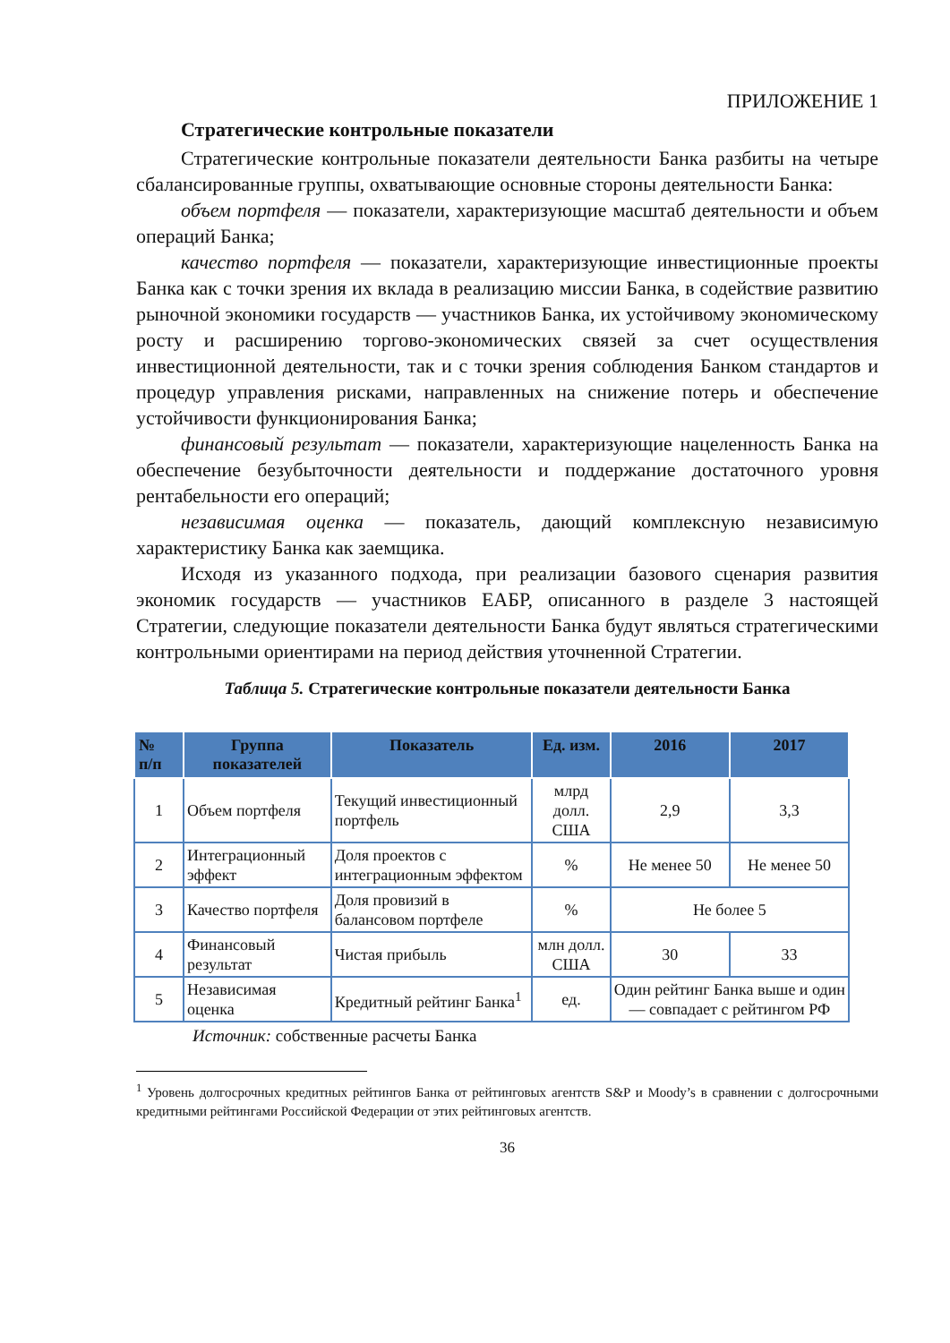ПРИЛОЖЕНИЕ 1
Стратегические контрольные показатели
Стратегические контрольные показатели деятельности Банка разбиты на четыре сбалансированные группы, охватывающие основные стороны деятельности Банка:
объем портфеля — показатели, характеризующие масштаб деятельности и объем операций Банка;
качество портфеля — показатели, характеризующие инвестиционные проекты Банка как с точки зрения их вклада в реализацию миссии Банка, в содействие развитию рыночной экономики государств — участников Банка, их устойчивому экономическому росту и расширению торгово-экономических связей за счет осуществления инвестиционной деятельности, так и с точки зрения соблюдения Банком стандартов и процедур управления рисками, направленных на снижение потерь и обеспечение устойчивости функционирования Банка;
финансовый результат — показатели, характеризующие нацеленность Банка на обеспечение безубыточности деятельности и поддержание достаточного уровня рентабельности его операций;
независимая оценка — показатель, дающий комплексную независимую характеристику Банка как заемщика.
Исходя из указанного подхода, при реализации базового сценария развития экономик государств — участников ЕАБР, описанного в разделе 3 настоящей Стратегии, следующие показатели деятельности Банка будут являться стратегическими контрольными ориентирами на период действия уточненной Стратегии.
Таблица 5. Стратегические контрольные показатели деятельности Банка
| № п/п | Группа показателей | Показатель | Ед. изм. | 2016 | 2017 |
| --- | --- | --- | --- | --- | --- |
| 1 | Объем портфеля | Текущий инвестиционный портфель | млрд долл. США | 2,9 | 3,3 |
| 2 | Интеграционный эффект | Доля проектов с интеграционным эффектом | % | Не менее 50 | Не менее 50 |
| 3 | Качество портфеля | Доля провизий в балансовом портфеле | % | Не более 5 | |
| 4 | Финансовый результат | Чистая прибыль | млн долл. США | 30 | 33 |
| 5 | Независимая оценка | Кредитный рейтинг Банка<sup>1</sup> | ед. | Один рейтинг Банка выше и один — совпадает с рейтингом РФ | |
Источник: собственные расчеты Банка
<sup>1</sup> Уровень долгосрочных кредитных рейтингов Банка от рейтинговых агентств S&P и Moody’s в сравнении с долгосрочными кредитными рейтингами Российской Федерации от этих рейтинговых агентств.
36